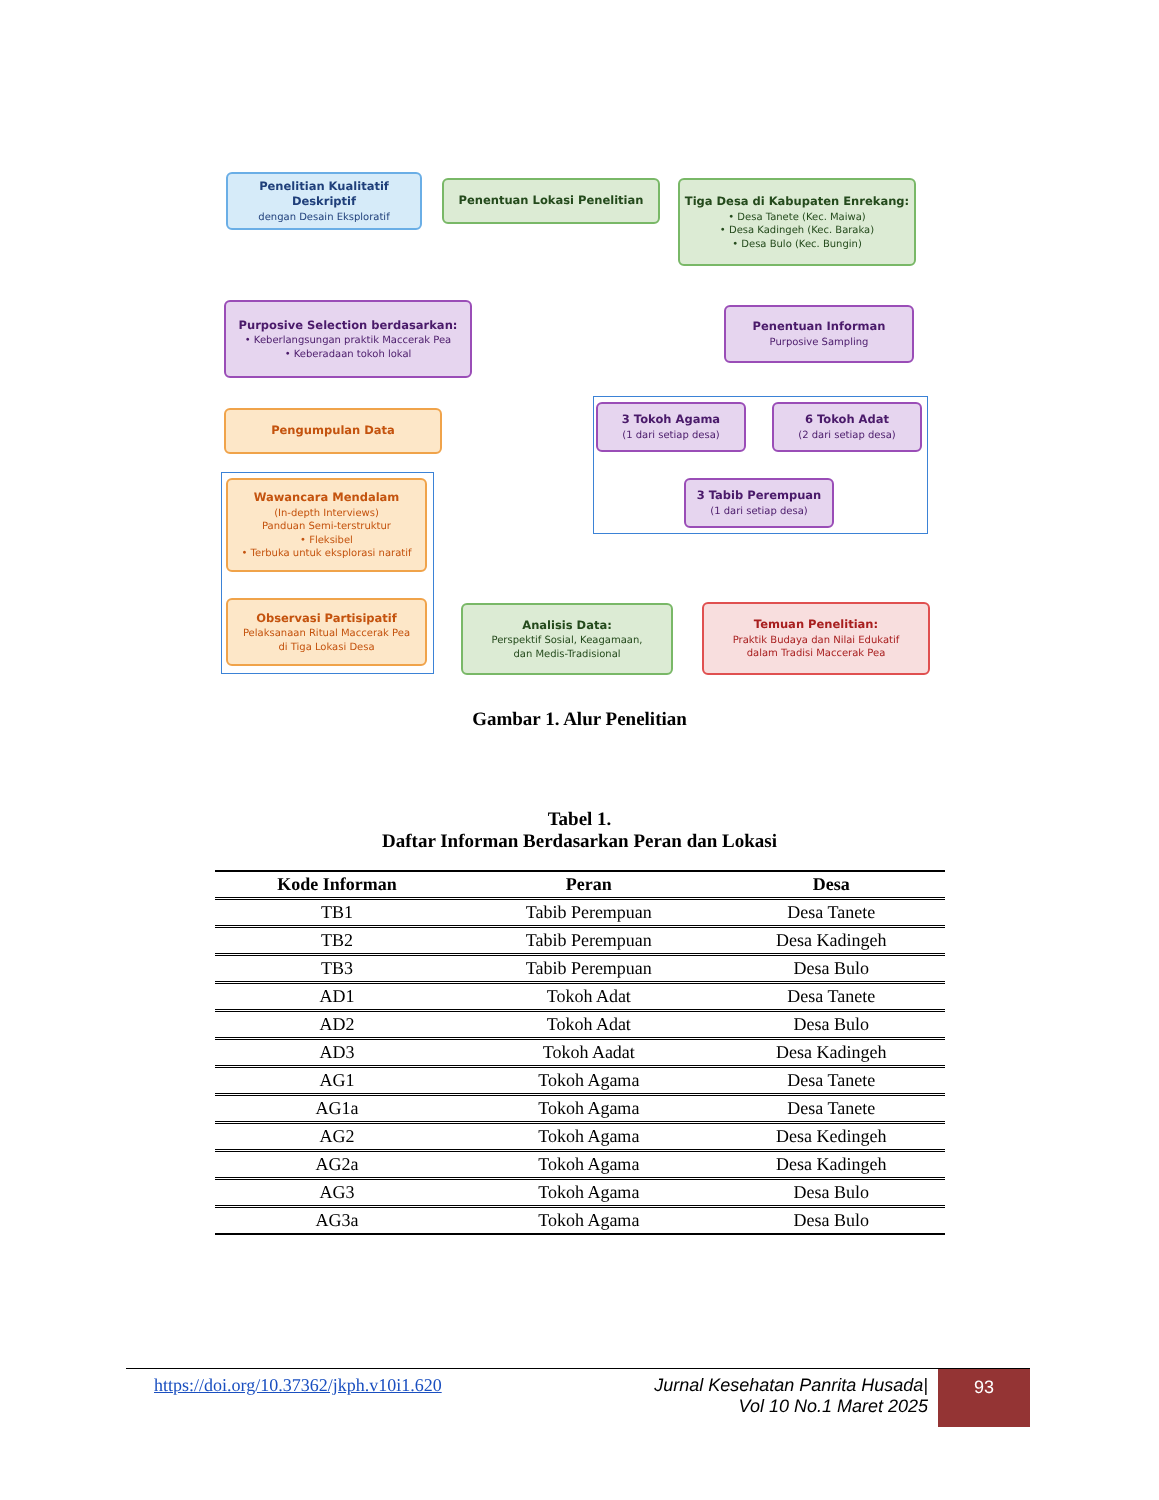Penelitian Kualitatif Deskriptif
dengan Desain Eksploratif
Penentuan Lokasi Penelitian
Tiga Desa di Kabupaten Enrekang:
• Desa Tanete (Kec. Maiwa)
• Desa Kadingeh (Kec. Baraka)
• Desa Bulo (Kec. Bungin)
Purposive Selection berdasarkan:
• Keberlangsungan praktik Maccerak Pea
• Keberadaan tokoh lokal
Penentuan Informan
Purposive Sampling
Pengumpulan Data
3 Tokoh Agama
(1 dari setiap desa)
6 Tokoh Adat
(2 dari setiap desa)
3 Tabib Perempuan
(1 dari setiap desa)
Wawancara Mendalam
(In-depth Interviews)
Panduan Semi-terstruktur
• Fleksibel
• Terbuka untuk eksplorasi naratif
Observasi Partisipatif
Pelaksanaan Ritual Maccerak Pea
di Tiga Lokasi Desa
Analisis Data:
Perspektif Sosial, Keagamaan,
dan Medis-Tradisional
Temuan Penelitian:
Praktik Budaya dan Nilai Edukatif
dalam Tradisi Maccerak Pea
Gambar 1. Alur Penelitian
Tabel 1.
Daftar Informan Berdasarkan Peran dan Lokasi
| Kode Informan | Peran | Desa |
| --- | --- | --- |
| TB1 | Tabib Perempuan | Desa Tanete |
| TB2 | Tabib Perempuan | Desa Kadingeh |
| TB3 | Tabib Perempuan | Desa Bulo |
| AD1 | Tokoh Adat | Desa Tanete |
| AD2 | Tokoh Adat | Desa Bulo |
| AD3 | Tokoh Aadat | Desa Kadingeh |
| AG1 | Tokoh Agama | Desa Tanete |
| AG1a | Tokoh Agama | Desa Tanete |
| AG2 | Tokoh Agama | Desa Kedingeh |
| AG2a | Tokoh Agama | Desa Kadingeh |
| AG3 | Tokoh Agama | Desa Bulo |
| AG3a | Tokoh Agama | Desa Bulo |
https://doi.org/10.37362/jkph.v10i1.620
Jurnal Kesehatan Panrita Husada|
Vol 10 No.1 Maret 2025
93